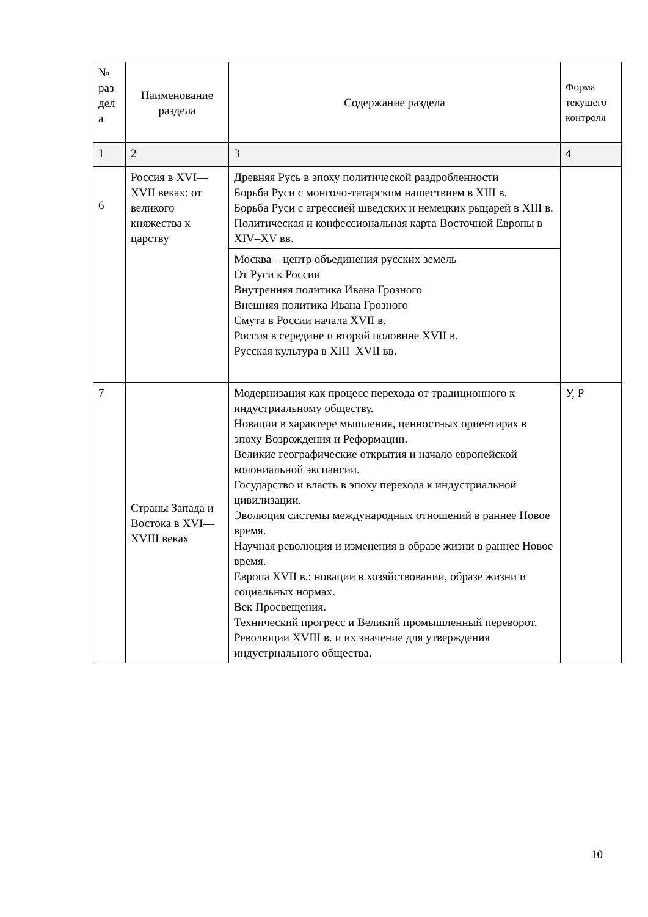| № раз дел а | Наименование раздела | Содержание раздела | Форма текущего контроля |
| --- | --- | --- | --- |
| 1 | 2 | 3 | 4 |
| 6 | Россия в XVI—XVII веках: от великого княжества к царству | Древняя Русь в эпоху политической раздробленности Борьба Руси с монголо-татарским нашествием в XIII в. Борьба Руси с агрессией шведских и немецких рыцарей в XIII в. Политическая и конфессиональная карта Восточной Европы в XIV–XV вв. | |
| | | Москва – центр объединения русских земель От Руси к России Внутренняя политика Ивана Грозного Внешняя политика Ивана Грозного Смута в России начала XVII в. Россия в середине и второй половине XVII в. Русская культура в XIII–XVII вв. | |
| 7 | Страны Запада и Востока в XVI— XVIII веках | Модернизация как процесс перехода от традиционного к индустриальному обществу. Новации в характере мышления, ценностных ориентирах в эпоху Возрождения и Реформации. Великие географические открытия и начало европейской колониальной экспансии. Государство и власть в эпоху перехода к индустриальной цивилизации. Эволюция системы международных отношений в раннее Новое время. Научная революция и изменения в образе жизни в раннее Новое время. Европа XVII в.: новации в хозяйствовании, образе жизни и социальных нормах. Век Просвещения. Технический прогресс и Великий промышленный переворот. Революции XVIII в. и их значение для утверждения индустриального общества. | У, Р |
10